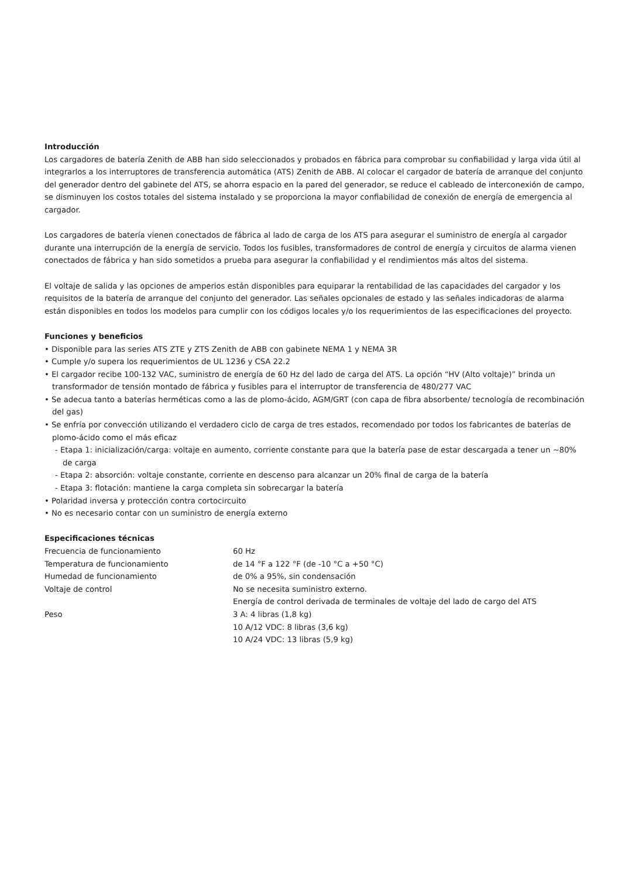Introducción
Los cargadores de batería Zenith de ABB han sido seleccionados y probados en fábrica para comprobar su confiabilidad y larga vida útil al integrarlos a los interruptores de transferencia automática (ATS) Zenith de ABB. Al colocar el cargador de batería de arranque del conjunto del generador dentro del gabinete del ATS, se ahorra espacio en la pared del generador, se reduce el cableado de interconexión de campo, se disminuyen los costos totales del sistema instalado y se proporciona la mayor confiabilidad de conexión de energía de emergencia al cargador.
Los cargadores de batería vienen conectados de fábrica al lado de carga de los ATS para asegurar el suministro de energía al cargador durante una interrupción de la energía de servicio. Todos los fusibles, transformadores de control de energía y circuitos de alarma vienen conectados de fábrica y han sido sometidos a prueba para asegurar la confiabilidad y el rendimientos más altos del sistema.
El voltaje de salida y las opciones de amperios están disponibles para equiparar la rentabilidad de las capacidades del cargador y los requisitos de la batería de arranque del conjunto del generador. Las señales opcionales de estado y las señales indicadoras de alarma están disponibles en todos los modelos para cumplir con los códigos locales y/o los requerimientos de las especificaciones del proyecto.
Funciones y beneficios
• Disponible para las series ATS ZTE y ZTS Zenith de ABB con gabinete NEMA 1 y NEMA 3R
• Cumple y/o supera los requerimientos de UL 1236 y CSA 22.2
• El cargador recibe 100-132 VAC, suministro de energía de 60 Hz del lado de carga del ATS. La opción “HV (Alto voltaje)” brinda un transformador de tensión montado de fábrica y fusibles para el interruptor de transferencia de 480/277 VAC
• Se adecua tanto a baterías herméticas como a las de plomo-ácido, AGM/GRT (con capa de fibra absorbente/ tecnología de recombinación del gas)
• Se enfría por convección utilizando el verdadero ciclo de carga de tres estados, recomendado por todos los fabricantes de baterías de plomo-ácido como el más eficaz
- Etapa 1: inicialización/carga: voltaje en aumento, corriente constante para que la batería pase de estar descargada a tener un ~80% de carga
- Etapa 2: absorción: voltaje constante, corriente en descenso para alcanzar un 20% final de carga de la batería
- Etapa 3: flotación: mantiene la carga completa sin sobrecargar la batería
• Polaridad inversa y protección contra cortocircuito
• No es necesario contar con un suministro de energía externo
Especificaciones técnicas
| Frecuencia de funcionamiento | 60 Hz |
| Temperatura de funcionamiento | de 14 °F a 122 °F (de -10 °C a +50 °C) |
| Humedad de funcionamiento | de 0% a 95%, sin condensación |
| Voltaje de control | No se necesita suministro externo. Energía de control derivada de terminales de voltaje del lado de cargo del ATS |
| Peso | 3 A: 4 libras (1,8 kg) 10 A/12 VDC: 8 libras (3,6 kg) 10 A/24 VDC: 13 libras (5,9 kg) |